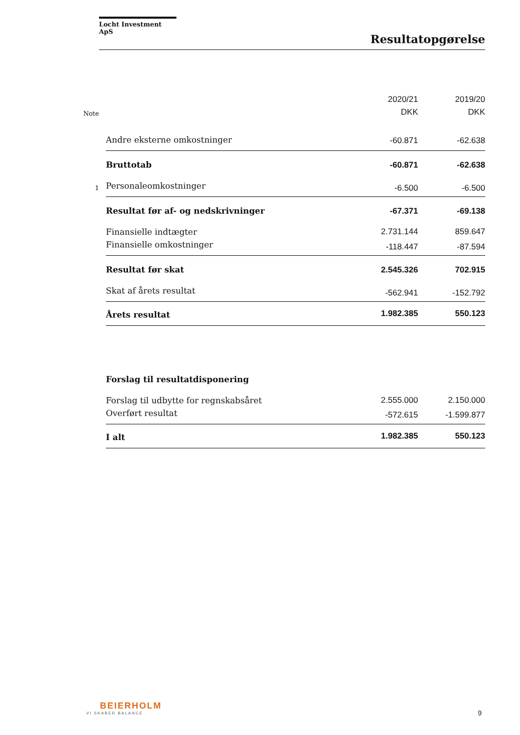Locht Investment ApS
Resultatopgørelse
| | | 2020/21 | 2019/20 |
| --- | --- | --- | --- |
| Note | | DKK | DKK |
| | Andre eksterne omkostninger | -60.871 | -62.638 |
| | Bruttotab | -60.871 | -62.638 |
| 1 | Personaleomkostninger | -6.500 | -6.500 |
| | Resultat før af- og nedskrivninger | -67.371 | -69.138 |
| | Finansielle indtægter | 2.731.144 | 859.647 |
| | Finansielle omkostninger | -118.447 | -87.594 |
| | Resultat før skat | 2.545.326 | 702.915 |
| | Skat af årets resultat | -562.941 | -152.792 |
| | Årets resultat | 1.982.385 | 550.123 |
| | Forslag til resultatdisponering | | |
| | Forslag til udbytte for regnskabsåret | 2.555.000 | 2.150.000 |
| | Overført resultat | -572.615 | -1.599.877 |
| | I alt | 1.982.385 | 550.123 |
BEIERHOLM
VI SKABER BALANCE
9